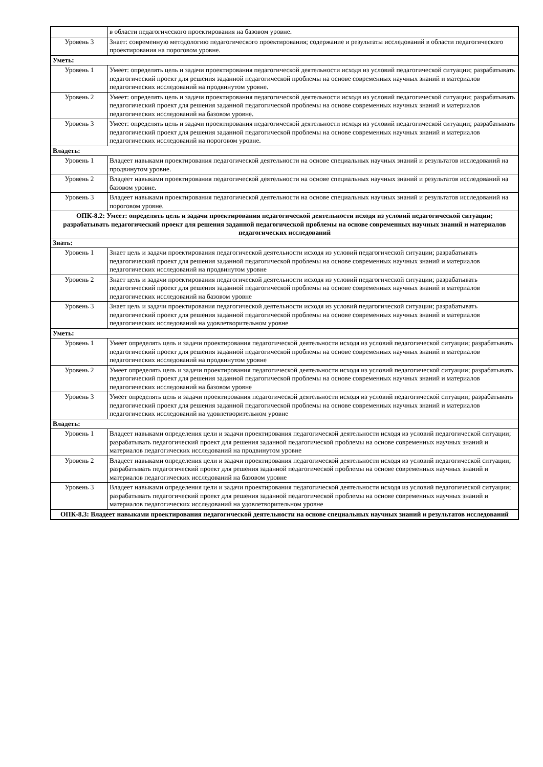| | в области педагогического проектирования на базовом уровне. |
| Уровень 3 | Знает: современную методологию педагогического проектирования; содержание и результаты исследований в области педагогического проектирования на пороговом уровне. |
| Уметь: | |
| Уровень 1 | Умеет: определять цель и задачи проектирования педагогической деятельности исходя из условий педагогической ситуации; разрабатывать педагогический проект для решения заданной педагогической проблемы на основе современных научных знаний и материалов педагогических исследований на продвинутом уровне. |
| Уровень 2 | Умеет: определять цель и задачи проектирования педагогической деятельности исходя из условий педагогической ситуации; разрабатывать педагогический проект для решения заданной педагогической проблемы на основе современных научных знаний и материалов педагогических исследований на базовом уровне. |
| Уровень 3 | Умеет: определять цель и задачи проектирования педагогической деятельности исходя из условий педагогической ситуации; разрабатывать педагогический проект для решения заданной педагогической проблемы на основе современных научных знаний и материалов педагогических исследований на пороговом уровне. |
| Владеть: | |
| Уровень 1 | Владеет навыками проектирования педагогической деятельности на основе специальных научных знаний и результатов исследований на продвинутом уровне. |
| Уровень 2 | Владеет навыками проектирования педагогической деятельности на основе специальных научных знаний и результатов исследований на базовом уровне. |
| Уровень 3 | Владеет навыками проектирования педагогической деятельности на основе специальных научных знаний и результатов исследований на пороговом уровне. |
| ОПК-8.2: Умеет: определять цель и задачи проектирования педагогической деятельности исходя из условий педагогической ситуации; разрабатывать педагогический проект для решения заданной педагогической проблемы на основе современных научных знаний и материалов педагогических исследований | |
| Знать: | |
| Уровень 1 | Знает цель и задачи проектирования педагогической деятельности исходя из условий педагогической ситуации; разрабатывать педагогический проект для решения заданной педагогической проблемы на основе современных научных знаний и материалов педагогических исследований на продвинутом уровне |
| Уровень 2 | Знает цель и задачи проектирования педагогической деятельности исходя из условий педагогической ситуации; разрабатывать педагогический проект для решения заданной педагогической проблемы на основе современных научных знаний и материалов педагогических исследований на базовом уровне |
| Уровень 3 | Знает цель и задачи проектирования педагогической деятельности исходя из условий педагогической ситуации; разрабатывать педагогический проект для решения заданной педагогической проблемы на основе современных научных знаний и материалов педагогических исследований на удовлетворительном уровне |
| Уметь: | |
| Уровень 1 | Умеет определять цель и задачи проектирования педагогической деятельности исходя из условий педагогической ситуации; разрабатывать педагогический проект для решения заданной педагогической проблемы на основе современных научных знаний и материалов педагогических исследований на продвинутом уровне |
| Уровень 2 | Умеет определять цель и задачи проектирования педагогической деятельности исходя из условий педагогической ситуации; разрабатывать педагогический проект для решения заданной педагогической проблемы на основе современных научных знаний и материалов педагогических исследований на базовом уровне |
| Уровень 3 | Умеет определять цель и задачи проектирования педагогической деятельности исходя из условий педагогической ситуации; разрабатывать педагогический проект для решения заданной педагогической проблемы на основе современных научных знаний и материалов педагогических исследований на удовлетворительном уровне |
| Владеть: | |
| Уровень 1 | Владеет навыками определения цели и задачи проектирования педагогической деятельности исходя из условий педагогической ситуации; разрабатывать педагогический проект для решения заданной педагогической проблемы на основе современных научных знаний и материалов педагогических исследований на продвинутом уровне |
| Уровень 2 | Владеет навыками определения цели и задачи проектирования педагогической деятельности исходя из условий педагогической ситуации; разрабатывать педагогический проект для решения заданной педагогической проблемы на основе современных научных знаний и материалов педагогических исследований на базовом уровне |
| Уровень 3 | Владеет навыками определения цели и задачи проектирования педагогической деятельности исходя из условий педагогической ситуации; разрабатывать педагогический проект для решения заданной педагогической проблемы на основе современных научных знаний и материалов педагогических исследований на удовлетворительном уровне |
| ОПК-8.3: Владеет навыками проектирования педагогической деятельности на основе специальных научных знаний и результатов исследований | |